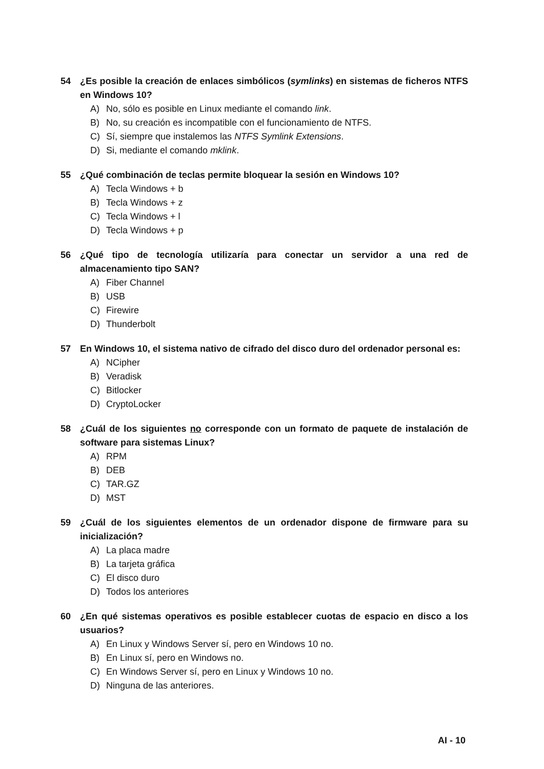54 ¿Es posible la creación de enlaces simbólicos (symlinks) en sistemas de ficheros NTFS en Windows 10?
A) No, sólo es posible en Linux mediante el comando link.
B) No, su creación es incompatible con el funcionamiento de NTFS.
C) Sí, siempre que instalemos las NTFS Symlink Extensions.
D) Si, mediante el comando mklink.
55 ¿Qué combinación de teclas permite bloquear la sesión en Windows 10?
A) Tecla Windows + b
B) Tecla Windows + z
C) Tecla Windows + l
D) Tecla Windows + p
56 ¿Qué tipo de tecnología utilizaría para conectar un servidor a una red de almacenamiento tipo SAN?
A) Fiber Channel
B) USB
C) Firewire
D) Thunderbolt
57 En Windows 10, el sistema nativo de cifrado del disco duro del ordenador personal es:
A) NCipher
B) Veradisk
C) Bitlocker
D) CryptoLocker
58 ¿Cuál de los siguientes no corresponde con un formato de paquete de instalación de software para sistemas Linux?
A) RPM
B) DEB
C) TAR.GZ
D) MST
59 ¿Cuál de los siguientes elementos de un ordenador dispone de firmware para su inicialización?
A) La placa madre
B) La tarjeta gráfica
C) El disco duro
D) Todos los anteriores
60 ¿En qué sistemas operativos es posible establecer cuotas de espacio en disco a los usuarios?
A) En Linux y Windows Server sí, pero en Windows 10 no.
B) En Linux sí, pero en Windows no.
C) En Windows Server sí, pero en Linux y Windows 10 no.
D) Ninguna de las anteriores.
AI - 10